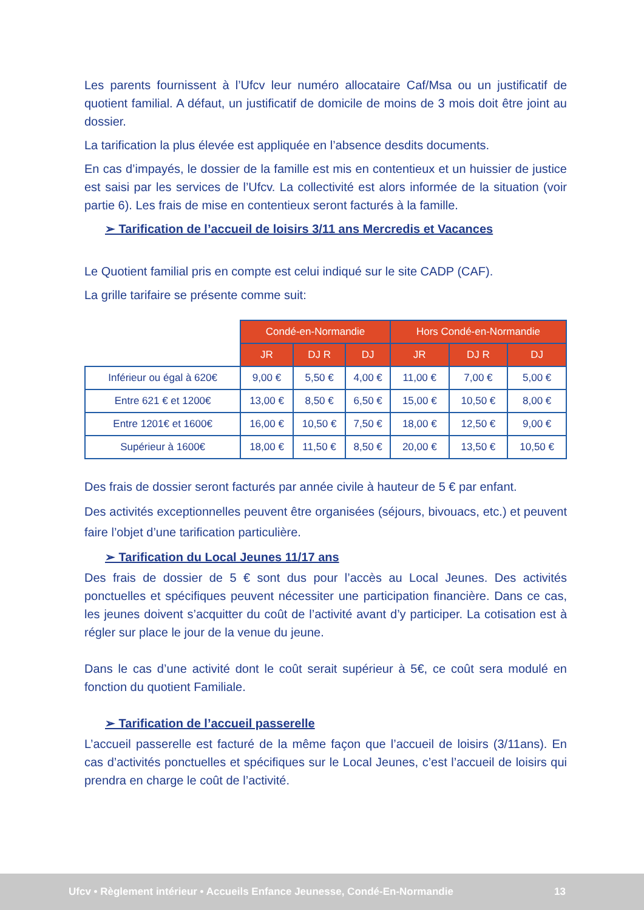Les parents fournissent à l’Ufcv leur numéro allocataire Caf/Msa ou un justificatif de quotient familial. A défaut, un justificatif de domicile de moins de 3 mois doit être joint au dossier.
La tarification la plus élevée est appliquée en l’absence desdits documents.
En cas d’impayés, le dossier de la famille est mis en contentieux et un huissier de justice est saisi par les services de l’Ufcv. La collectivité est alors informée de la situation (voir partie 6). Les frais de mise en contentieux seront facturés à la famille.
➢ Tarification de l’accueil de loisirs 3/11 ans Mercredis et Vacances
Le Quotient familial pris en compte est celui indiqué sur le site CADP (CAF).
La grille tarifaire se présente comme suit:
| | Condé-en-Normandie | | | Hors Condé-en-Normandie | | |
| | JR | DJ R | DJ | JR | DJ R | DJ |
| Inférieur ou égal à 620€ | 9,00 € | 5,50 € | 4,00 € | 11,00 € | 7,00 € | 5,00 € |
| Entre 621 € et 1200€ | 13,00 € | 8,50 € | 6,50 € | 15,00 € | 10,50 € | 8,00 € |
| Entre 1201€ et 1600€ | 16,00 € | 10,50 € | 7,50 € | 18,00 € | 12,50 € | 9,00 € |
| Supérieur à 1600€ | 18,00 € | 11,50 € | 8,50 € | 20,00 € | 13,50 € | 10,50 € |
Des frais de dossier seront facturés par année civile à hauteur de 5 € par enfant.
Des activités exceptionnelles peuvent être organisées (séjours, bivouacs, etc.) et peuvent faire l’objet d’une tarification particulière.
➢ Tarification du Local Jeunes 11/17 ans
Des frais de dossier de 5 € sont dus pour l’accès au Local Jeunes. Des activités ponctuelles et spécifiques peuvent nécessiter une participation financière. Dans ce cas, les jeunes doivent s’acquitter du coût de l’activité avant d’y participer. La cotisation est à régler sur place le jour de la venue du jeune.
Dans le cas d’une activité dont le coût serait supérieur à 5€, ce coût sera modulé en fonction du quotient Familiale.
➢ Tarification de l’accueil passerelle
L’accueil passerelle est facturé de la même façon que l’accueil de loisirs (3/11ans). En cas d’activités ponctuelles et spécifiques sur le Local Jeunes, c’est l’accueil de loisirs qui prendra en charge le coût de l’activité.
Ufcv • Règlement intérieur • Accueils Enfance Jeunesse, Condé-En-Normandie 13